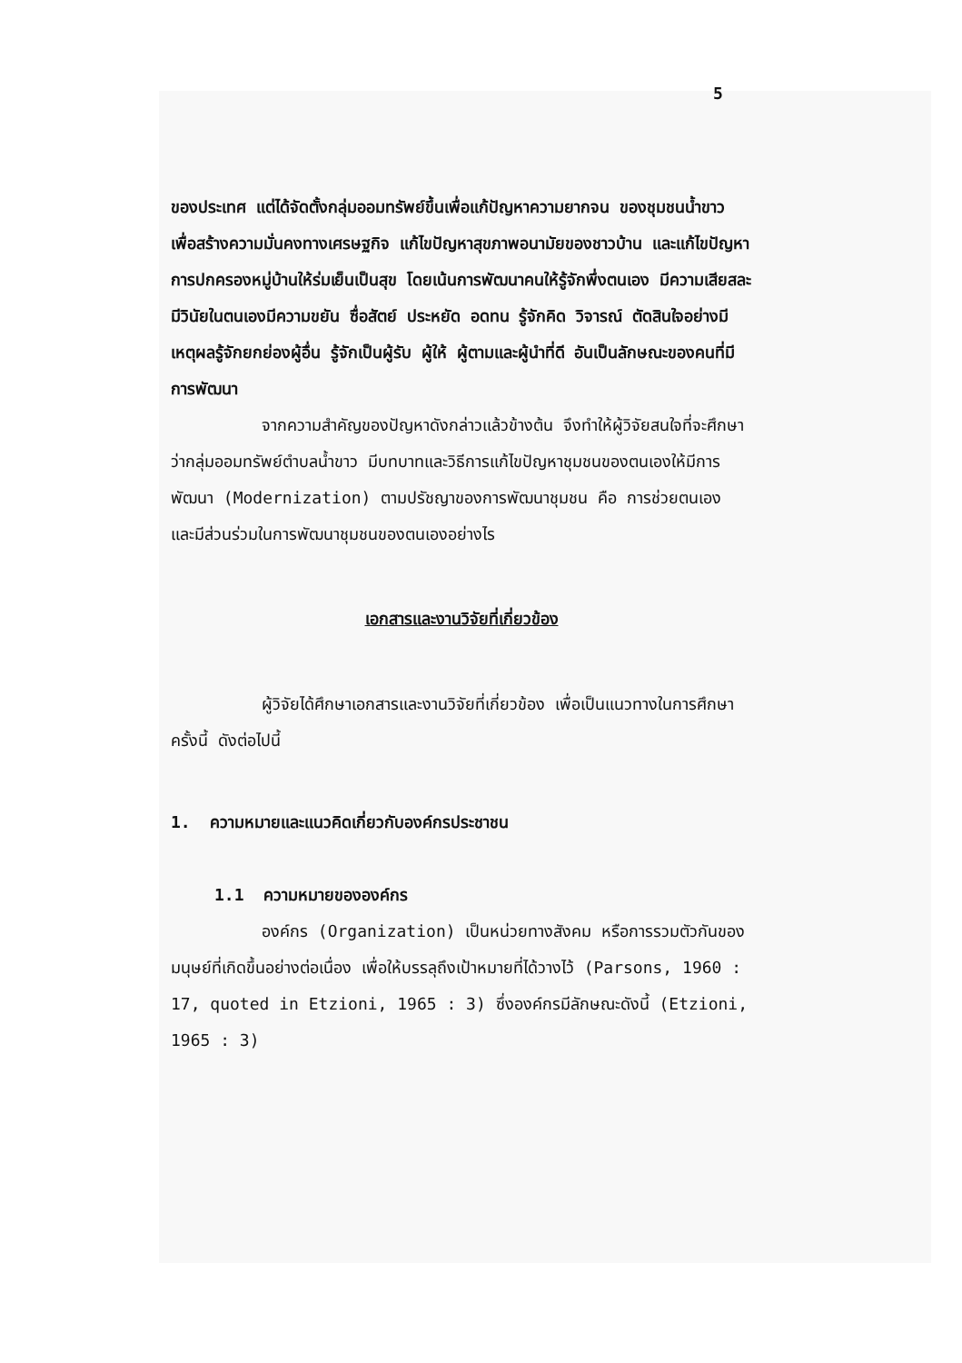5
ของประเทศ แต่ได้จัดตั้งกลุ่มออมทรัพย์ขึ้นเพื่อแก้ปัญหาความยากจน ของชุมชนน้ำขาว เพื่อสร้างความมั่นคงทางเศรษฐกิจ แก้ไขปัญหาสุขภาพอนามัยของชาวบ้าน และแก้ไขปัญหาการปกครองหมู่บ้านให้ร่มเย็นเป็นสุข โดยเน้นการพัฒนาคนให้รู้จักพึ่งตนเอง มีความเสียสละ มีวินัยในตนเองมีความขยัน ซื่อสัตย์ ประหยัด อดทน รู้จักคิด วิจารณ์ ตัดสินใจอย่างมีเหตุผลรู้จักยกย่องผู้อื่น รู้จักเป็นผู้รับ ผู้ให้ ผู้ตามและผู้นำที่ดี อันเป็นลักษณะของคนที่มีการพัฒนา
จากความสำคัญของปัญหาดังกล่าวแล้วข้างต้น จึงทำให้ผู้วิจัยสนใจที่จะศึกษาว่ากลุ่มออมทรัพย์ตำบลน้ำขาว มีบทบาทและวิธีการแก้ไขปัญหาชุมชนของตนเองให้มีการพัฒนา (Modernization) ตามปรัชญาของการพัฒนาชุมชน คือ การช่วยตนเอง และมีส่วนร่วมในการพัฒนาชุมชนของตนเองอย่างไร
เอกสารและงานวิจัยที่เกี่ยวข้อง
ผู้วิจัยได้ศึกษาเอกสารและงานวิจัยที่เกี่ยวข้อง เพื่อเป็นแนวทางในการศึกษาครั้งนี้ ดังต่อไปนี้
1. ความหมายและแนวคิดเกี่ยวกับองค์กรประชาชน
1.1 ความหมายขององค์กร
องค์กร (Organization) เป็นหน่วยทางสังคม หรือการรวมตัวกันของมนุษย์ที่เกิดขึ้นอย่างต่อเนื่อง เพื่อให้บรรลุถึงเป้าหมายที่ได้วางไว้ (Parsons, 1960 : 17, quoted in Etzioni, 1965 : 3) ซึ่งองค์กรมีลักษณะดังนี้ (Etzioni, 1965 : 3)